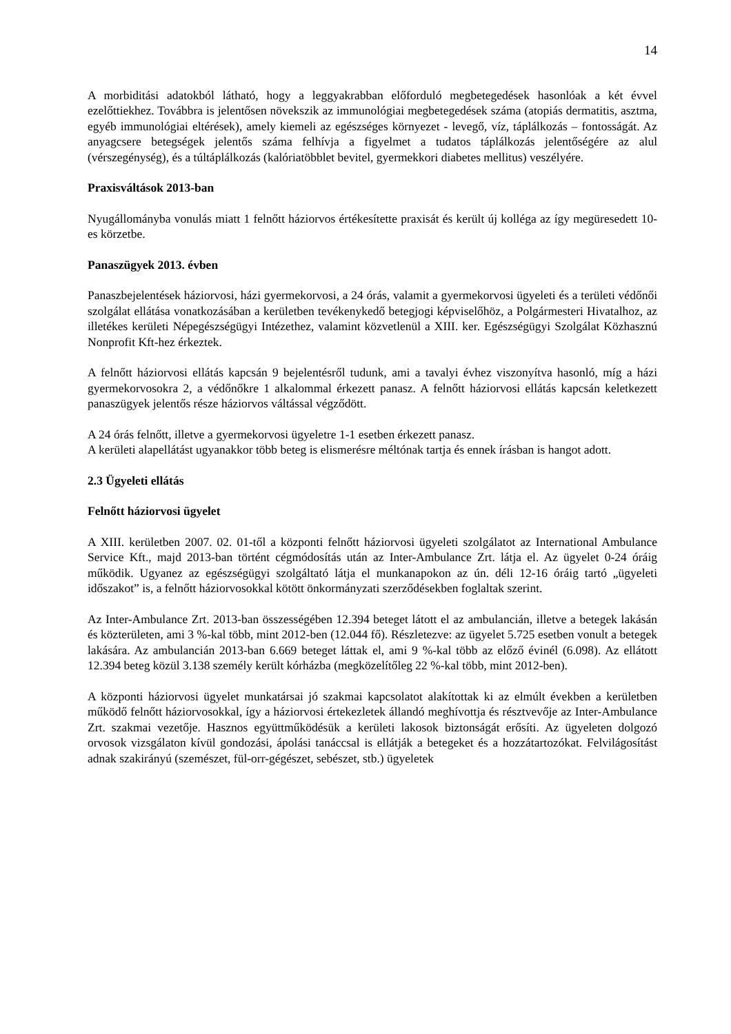14
A morbiditási adatokból látható, hogy a leggyakrabban előforduló megbetegedések hasonlóak a két évvel ezelőttiekhez. Továbbra is jelentősen növekszik az immunológiai megbetegedések száma (atopiás dermatitis, asztma, egyéb immunológiai eltérések), amely kiemeli az egészséges környezet - levegő, víz, táplálkozás – fontosságát. Az anyagcsere betegségek jelentős száma felhívja a figyelmet a tudatos táplálkozás jelentőségére az alul (vérszegénység), és a túltáplálkozás (kalóriatöbblet bevitel, gyermekkori diabetes mellitus) veszélyére.
Praxisváltások 2013-ban
Nyugállományba vonulás miatt 1 felnőtt háziorvos értékesítette praxisát és került új kolléga az így megüresedett 10-es körzetbe.
Panaszügyek 2013. évben
Panaszbejelentések háziorvosi, házi gyermekorvosi, a 24 órás, valamit a gyermekorvosi ügyeleti és a területi védőnői szolgálat ellátása vonatkozásában a kerületben tevékenykedő betegjogi képviselőhöz, a Polgármesteri Hivatalhoz, az illetékes kerületi Népegészségügyi Intézethez, valamint közvetlenül a XIII. ker. Egészségügyi Szolgálat Közhasznú Nonprofit Kft-hez érkeztek.
A felnőtt háziorvosi ellátás kapcsán 9 bejelentésről tudunk, ami a tavalyi évhez viszonyítva hasonló, míg a házi gyermekorvosokra 2, a védőnőkre 1 alkalommal érkezett panasz. A felnőtt háziorvosi ellátás kapcsán keletkezett panaszügyek jelentős része háziorvos váltással végződött.
A 24 órás felnőtt, illetve a gyermekorvosi ügyeletre 1-1 esetben érkezett panasz.
A kerületi alapellátást ugyanakkor több beteg is elismerésre méltónak tartja és ennek írásban is hangot adott.
2.3 Ügyeleti ellátás
Felnőtt háziorvosi ügyelet
A XIII. kerületben 2007. 02. 01-től a központi felnőtt háziorvosi ügyeleti szolgálatot az International Ambulance Service Kft., majd 2013-ban történt cégmódosítás után az Inter-Ambulance Zrt. látja el. Az ügyelet 0-24 óráig működik. Ugyanez az egészségügyi szolgáltató látja el munkanapokon az ún. déli 12-16 óráig tartó „ügyeleti időszakot” is, a felnőtt háziorvosokkal kötött önkormányzati szerződésekben foglaltak szerint.
Az Inter-Ambulance Zrt. 2013-ban összességében 12.394 beteget látott el az ambulancián, illetve a betegek lakásán és közterületen, ami 3 %-kal több, mint 2012-ben (12.044 fő). Részletezve: az ügyelet 5.725 esetben vonult a betegek lakására. Az ambulancián 2013-ban 6.669 beteget láttak el, ami 9 %-kal több az előző évinél (6.098). Az ellátott 12.394 beteg közül 3.138 személy került kórházba (megközelítőleg 22 %-kal több, mint 2012-ben).
A központi háziorvosi ügyelet munkatársai jó szakmai kapcsolatot alakítottak ki az elmúlt években a kerületben működő felnőtt háziorvosokkal, így a háziorvosi értekezletek állandó meghívottja és résztvevője az Inter-Ambulance Zrt. szakmai vezetője. Hasznos együttműködésük a kerületi lakosok biztonságát erősíti. Az ügyeleten dolgozó orvosok vizsgálaton kívül gondozási, ápolási tanáccsal is ellátják a betegeket és a hozzátartozókat. Felvilágosítást adnak szakirányú (szemészet, fül-orr-gégészet, sebészet, stb.) ügyeletek